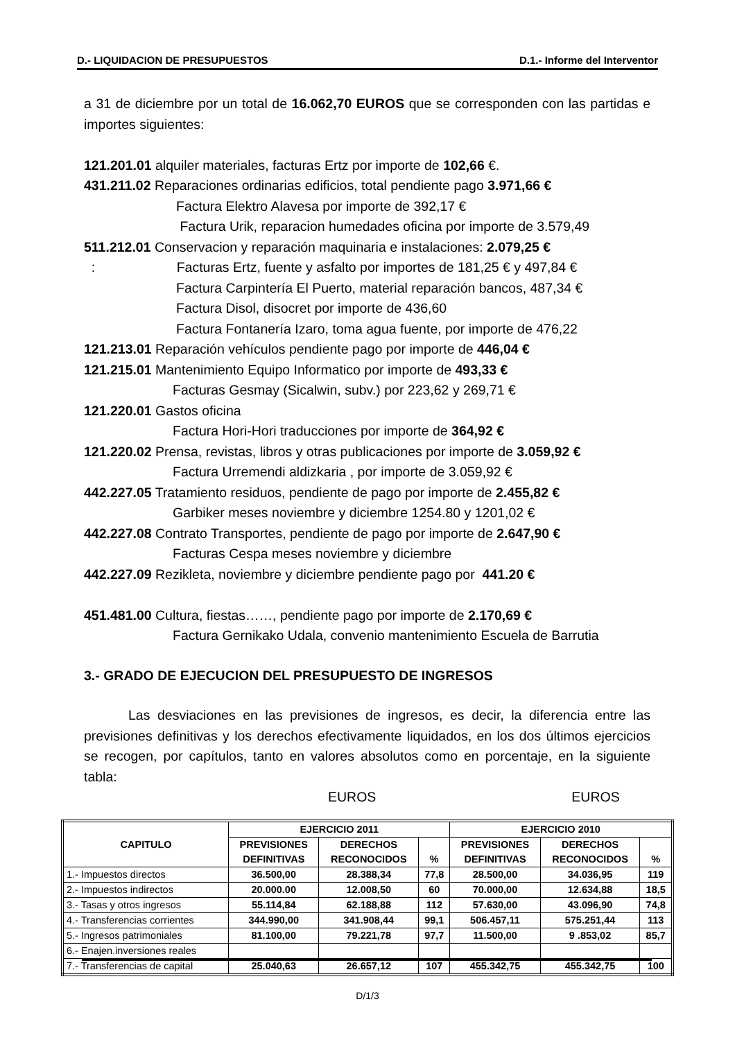D.- LIQUIDACION DE PRESUPUESTOS D.1.- Informe del Interventor
a 31 de diciembre por un total de 16.062,70 EUROS que se corresponden con las partidas e importes siguientes:
121.201.01 alquiler materiales, facturas Ertz por importe de 102,66 €.
431.211.02 Reparaciones ordinarias edificios, total pendiente pago 3.971,66 €
Factura Elektro Alavesa por importe de 392,17 €
Factura Urik, reparacion humedades oficina por importe de 3.579,49
511.212.01 Conservacion y reparación maquinaria e instalaciones: 2.079,25 €
: Facturas Ertz, fuente y asfalto por importes de 181,25 € y 497,84 €
Factura Carpintería El Puerto, material reparación bancos, 487,34 €
Factura Disol, disocret por importe de 436,60
Factura Fontanería Izaro, toma agua fuente, por importe de 476,22
121.213.01 Reparación vehículos pendiente pago por importe de 446,04 €
121.215.01 Mantenimiento Equipo Informatico por importe de 493,33 €
Facturas Gesmay (Sicalwin, subv.) por 223,62 y 269,71 €
121.220.01 Gastos oficina
Factura Hori-Hori traducciones por importe de 364,92 €
121.220.02 Prensa, revistas, libros y otras publicaciones por importe de 3.059,92 €
Factura Urremendi aldizkaria , por importe de 3.059,92 €
442.227.05 Tratamiento residuos, pendiente de pago por importe de 2.455,82 €
Garbiker meses noviembre y diciembre 1254.80 y 1201,02 €
442.227.08 Contrato Transportes, pendiente de pago por importe de 2.647,90 €
Facturas Cespa meses noviembre y diciembre
442.227.09 Rezikleta, noviembre y diciembre pendiente pago por 441.20 €
451.481.00 Cultura, fiestas……, pendiente pago por importe de 2.170,69 €
Factura Gernikako Udala, convenio mantenimiento Escuela de Barrutia
3.- GRADO DE EJECUCION DEL PRESUPUESTO DE INGRESOS
Las desviaciones en las previsiones de ingresos, es decir, la diferencia entre las previsiones definitivas y los derechos efectivamente liquidados, en los dos últimos ejercicios se recogen, por capítulos, tanto en valores absolutos como en porcentaje, en la siguiente tabla:
EUROS EUROS
| CAPITULO | EJERCICIO 2011 | | | EJERCICIO 2010 | | |
| --- | --- | --- | --- | --- | --- | --- |
| | PREVISIONES | DERECHOS | % | PREVISIONES | DERECHOS | % |
| | DEFINITIVAS | RECONOCIDOS | | DEFINITIVAS | RECONOCIDOS | |
| 1.- Impuestos directos | 36.500,00 | 28.388,34 | 77,8 | 28.500,00 | 34.036,95 | 119 |
| 2.- Impuestos indirectos | 20.000.00 | 12.008,50 | 60 | 70.000,00 | 12.634,88 | 18,5 |
| 3.- Tasas y otros ingresos | 55.114,84 | 62.188,88 | 112 | 57.630,00 | 43.096,90 | 74,8 |
| 4.- Transferencias corrientes | 344.990,00 | 341.908,44 | 99,1 | 506.457,11 | 575.251,44 | 113 |
| 5.- Ingresos patrimoniales | 81.100,00 | 79.221,78 | 97,7 | 11.500,00 | 9 .853,02 | 85,7 |
| 6.- Enajen.inversiones reales | | | | | | |
| 7.- Transferencias de capital | 25.040,63 | 26.657,12 | 107 | 455.342,75 | 455.342,75 | 100 |
D/1/3